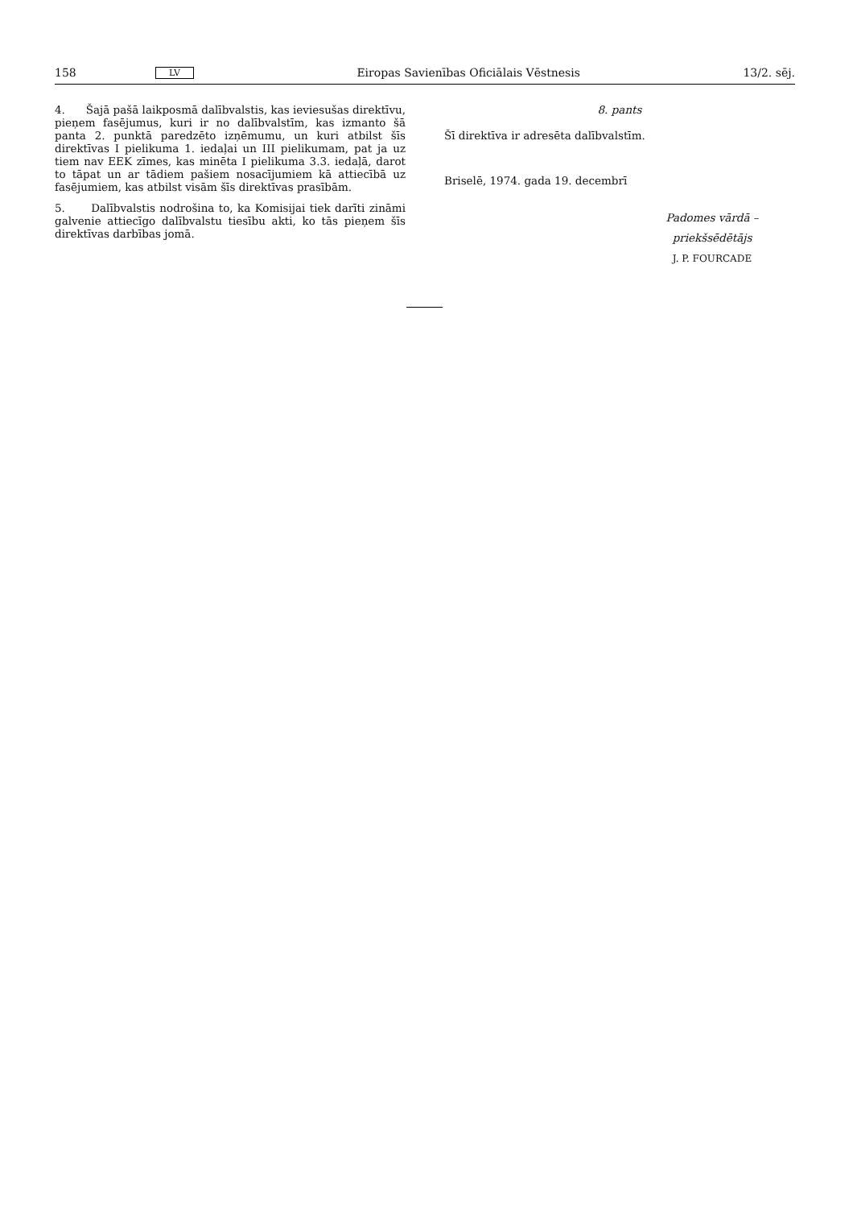158 LV Eiropas Savienības Oficiālais Vēstnesis 13/2. sēj.
4. Šajā pašā laikposmā dalībvalstis, kas ieviesušas direktīvu, pieņem fasējumus, kuri ir no dalībvalstīm, kas izmanto šā panta 2. punktā paredzēto izņēmumu, un kuri atbilst šīs direktīvas I pielikuma 1. iedaļai un III pielikumam, pat ja uz tiem nav EEK zīmes, kas minēta I pielikuma 3.3. iedaļā, darot to tāpat un ar tādiem pašiem nosacījumiem kā attiecībā uz fasējumiem, kas atbilst visām šīs direktīvas prasībām.
5. Dalībvalstis nodrošina to, ka Komisijai tiek darīti zināmi galvenie attiecīgo dalībvalstu tiesību akti, ko tās pieņem šīs direktīvas darbības jomā.
8. pants
Šī direktīva ir adresēta dalībvalstīm.
Briselē, 1974. gada 19. decembrī
Padomes vārdā –
priekšsēdētājs
J. P. FOURCADE